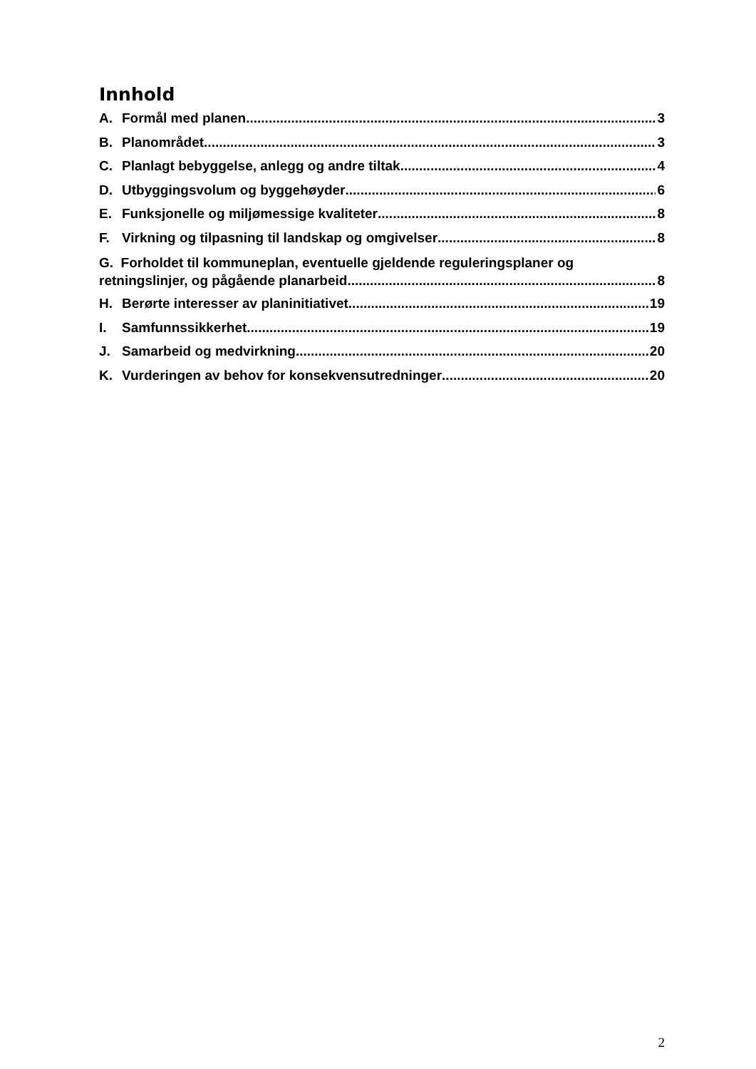Innhold
A. Formål med planen 3
B. Planområdet 3
C. Planlagt bebyggelse, anlegg og andre tiltak 4
D. Utbyggingsvolum og byggehøyder 6
E. Funksjonelle og miljømessige kvaliteter 8
F. Virkning og tilpasning til landskap og omgivelser 8
G. Forholdet til kommuneplan, eventuelle gjeldende reguleringsplaner og
retningslinjer, og pågående planarbeid 8
H. Berørte interesser av planinitiativet 19
I. Samfunnssikkerhet 19
J. Samarbeid og medvirkning 20
K. Vurderingen av behov for konsekvensutredninger 20
2